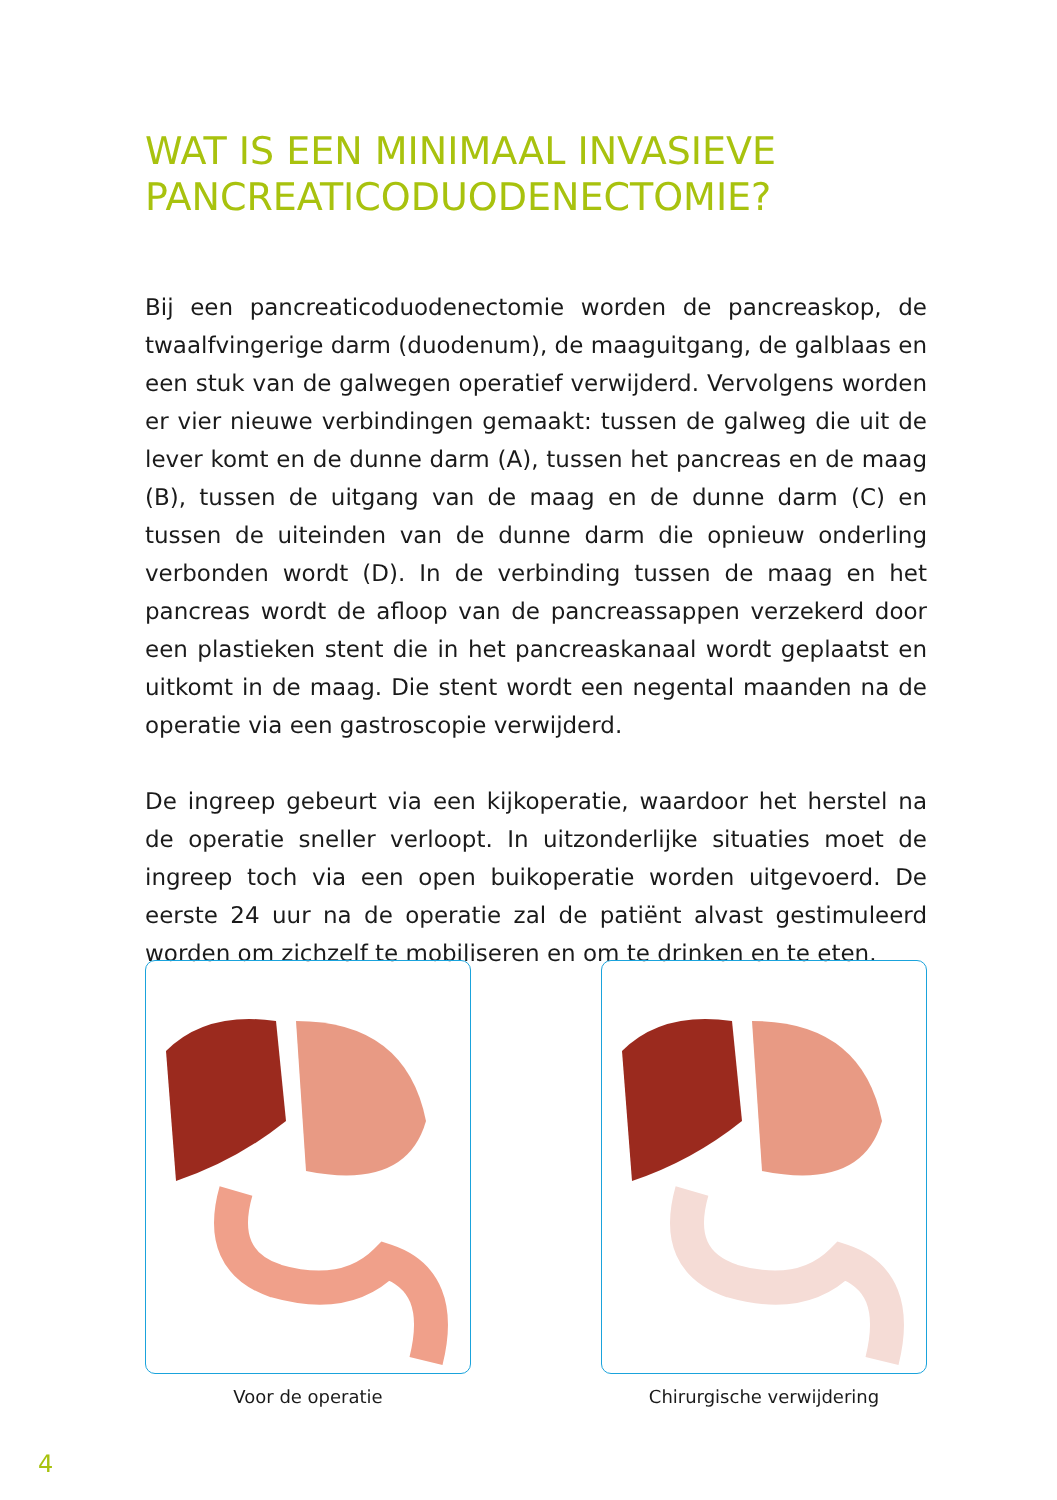WAT IS EEN MINIMAAL INVASIEVE PANCREATICODUODENECTOMIE?
Bij een pancreaticoduodenectomie worden de pancreaskop, de twaalfvingerige darm (duodenum), de maaguitgang, de galblaas en een stuk van de galwegen operatief verwijderd. Vervolgens worden er vier nieuwe verbindingen gemaakt: tussen de galweg die uit de lever komt en de dunne darm (A), tussen het pancreas en de maag (B), tussen de uitgang van de maag en de dunne darm (C) en tussen de uiteinden van de dunne darm die opnieuw onderling verbonden wordt (D). In de verbinding tussen de maag en het pancreas wordt de afloop van de pancreassappen verzekerd door een plastieken stent die in het pancreaskanaal wordt geplaatst en uitkomt in de maag. Die stent wordt een negental maanden na de operatie via een gastroscopie verwijderd.
De ingreep gebeurt via een kijkoperatie, waardoor het herstel na de operatie sneller verloopt. In uitzonderlijke situaties moet de ingreep toch via een open buikoperatie worden uitgevoerd. De eerste 24 uur na de operatie zal de patiënt alvast gestimuleerd worden om zichzelf te mobiliseren en om te drinken en te eten.
Voor de operatie Chirurgische verwijdering
4